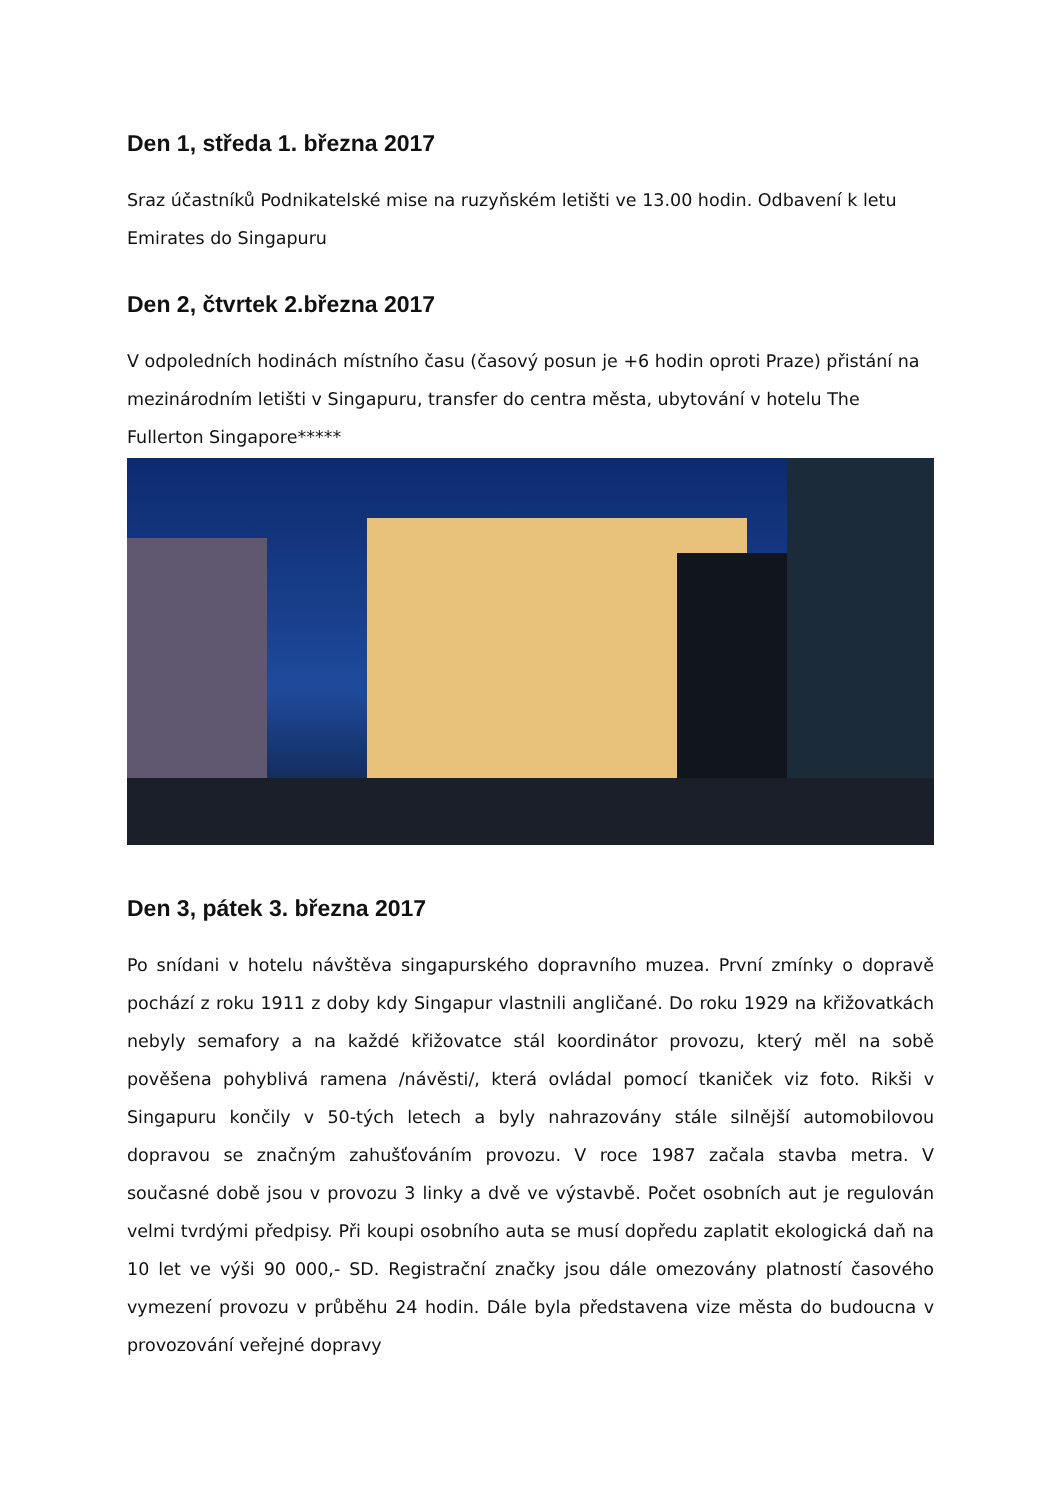Den 1, středa 1. března 2017
Sraz účastníků Podnikatelské mise na ruzyňském letišti ve 13.00 hodin. Odbavení k letu Emirates do Singapuru
Den 2, čtvrtek 2.března 2017
V odpoledních hodinách místního času (časový posun je +6 hodin oproti Praze) přistání na mezinárodním letišti v Singapuru, transfer do centra města, ubytování v hotelu The Fullerton Singapore*****
Den 3, pátek 3. března 2017
Po snídani v hotelu návštěva singapurského dopravního muzea. První zmínky o dopravě pochází z roku 1911 z doby kdy Singapur vlastnili angličané. Do roku 1929 na křižovatkách nebyly semafory a na každé křižovatce stál koordinátor provozu, který měl na sobě pověšena pohyblivá ramena /návěsti/, která ovládal pomocí tkaniček viz foto. Rikši v Singapuru končily v 50-tých letech a byly nahrazovány stále silnější automobilovou dopravou se značným zahušťováním provozu. V roce 1987 začala stavba metra. V současné době jsou v provozu 3 linky a dvě ve výstavbě. Počet osobních aut je regulován velmi tvrdými předpisy. Při koupi osobního auta se musí dopředu zaplatit ekologická daň na 10 let ve výši 90 000,- SD. Registrační značky jsou dále omezovány platností časového vymezení provozu v průběhu 24 hodin. Dále byla představena vize města do budoucna v provozování veřejné dopravy